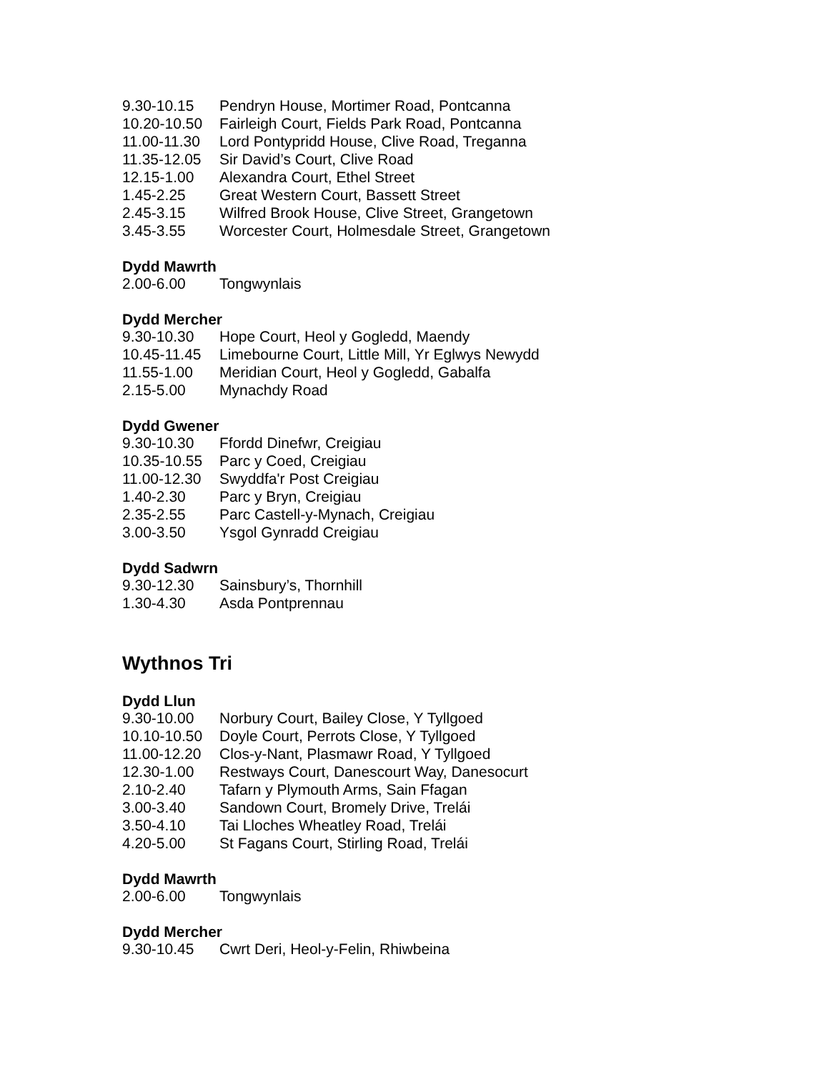| 9.30-10.15 | Pendryn House, Mortimer Road, Pontcanna |
| 10.20-10.50 | Fairleigh Court, Fields Park Road, Pontcanna |
| 11.00-11.30 | Lord Pontypridd House, Clive Road, Treganna |
| 11.35-12.05 | Sir David’s Court, Clive Road |
| 12.15-1.00 | Alexandra Court, Ethel Street |
| 1.45-2.25 | Great Western Court, Bassett Street |
| 2.45-3.15 | Wilfred Brook House, Clive Street, Grangetown |
| 3.45-3.55 | Worcester Court, Holmesdale Street, Grangetown |
Dydd Mawrth
| 2.00-6.00 | Tongwynlais |
Dydd Mercher
| 9.30-10.30 | Hope Court, Heol y Gogledd, Maendy |
| 10.45-11.45 | Limebourne Court, Little Mill, Yr Eglwys Newydd |
| 11.55-1.00 | Meridian Court, Heol y Gogledd, Gabalfa |
| 2.15-5.00 | Mynachdy Road |
Dydd Gwener
| 9.30-10.30 | Ffordd Dinefwr, Creigiau |
| 10.35-10.55 | Parc y Coed, Creigiau |
| 11.00-12.30 | Swyddfa'r Post Creigiau |
| 1.40-2.30 | Parc y Bryn, Creigiau |
| 2.35-2.55 | Parc Castell-y-Mynach, Creigiau |
| 3.00-3.50 | Ysgol Gynradd Creigiau |
Dydd Sadwrn
| 9.30-12.30 | Sainsbury’s, Thornhill |
| 1.30-4.30 | Asda Pontprennau |
Wythnos Tri
Dydd Llun
| 9.30-10.00 | Norbury Court, Bailey Close, Y Tyllgoed |
| 10.10-10.50 | Doyle Court, Perrots Close, Y Tyllgoed |
| 11.00-12.20 | Clos-y-Nant, Plasmawr Road, Y Tyllgoed |
| 12.30-1.00 | Restways Court, Danescourt Way, Danesocurt |
| 2.10-2.40 | Tafarn y Plymouth Arms, Sain Ffagan |
| 3.00-3.40 | Sandown Court, Bromely Drive, Trelái |
| 3.50-4.10 | Tai Lloches Wheatley Road, Trelái |
| 4.20-5.00 | St Fagans Court, Stirling Road, Trelái |
Dydd Mawrth
| 2.00-6.00 | Tongwynlais |
Dydd Mercher
| 9.30-10.45 | Cwrt Deri, Heol-y-Felin, Rhiwbeina |